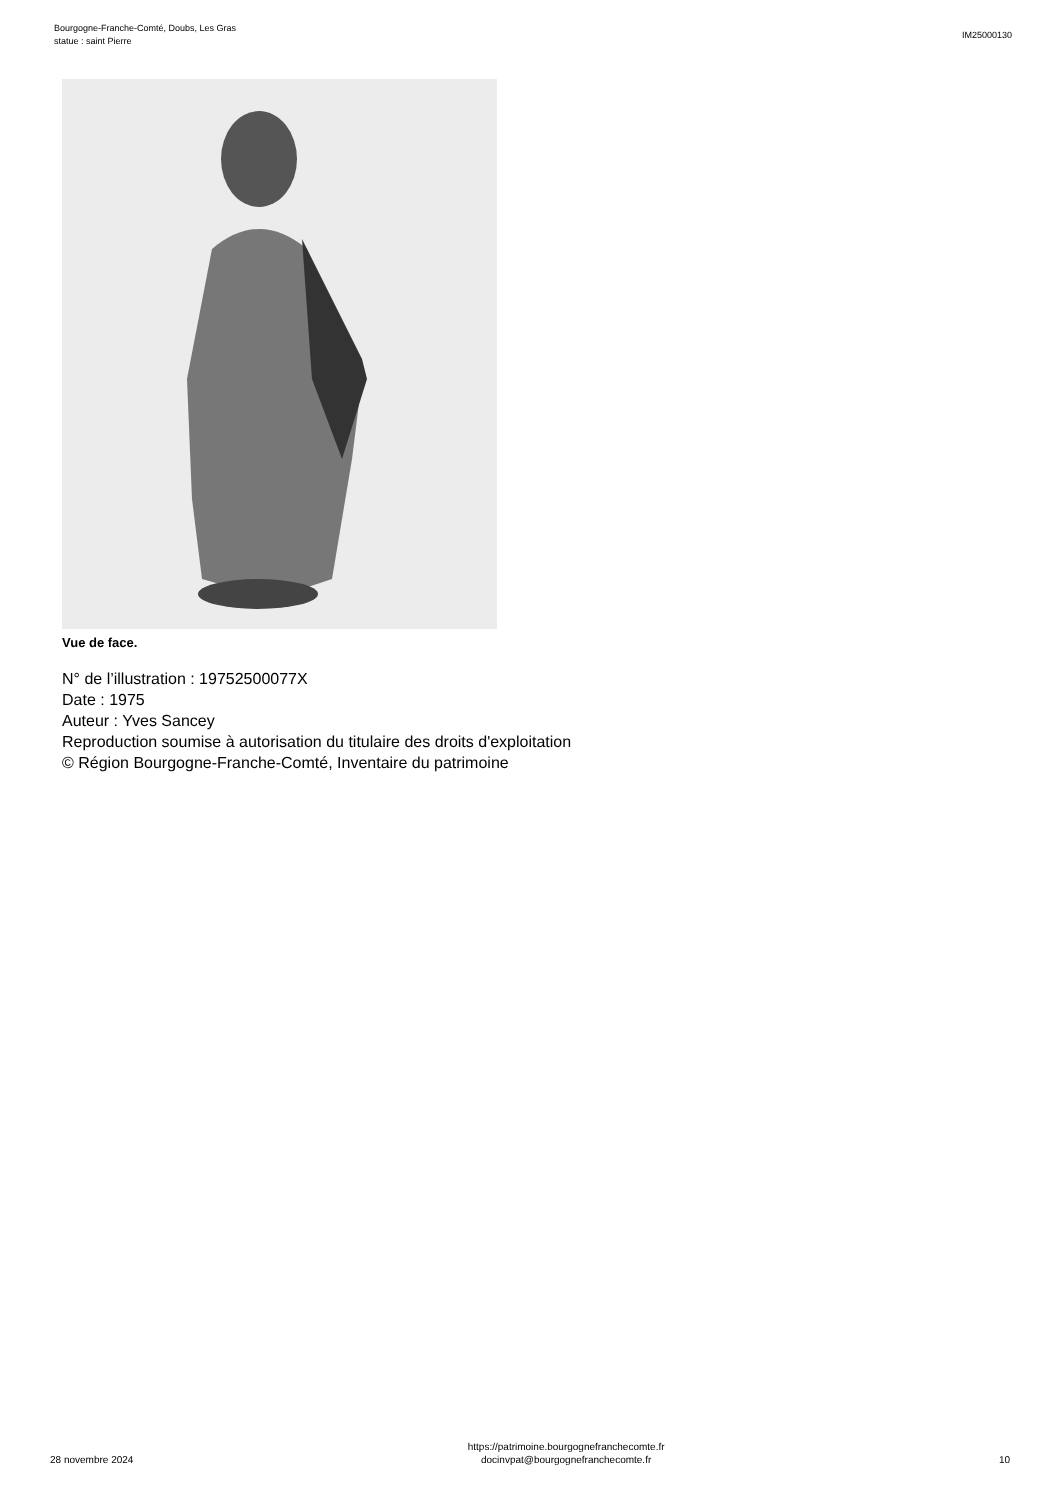Bourgogne-Franche-Comté, Doubs, Les Gras
statue : saint Pierre
IM25000130
Vue de face.
N° de l’illustration : 19752500077X
Date : 1975
Auteur : Yves Sancey
Reproduction soumise à autorisation du titulaire des droits d'exploitation
© Région Bourgogne-Franche-Comté, Inventaire du patrimoine
28 novembre 2024
https://patrimoine.bourgognefranchecomte.fr
docinvpat@bourgognefranchecomte.fr
10